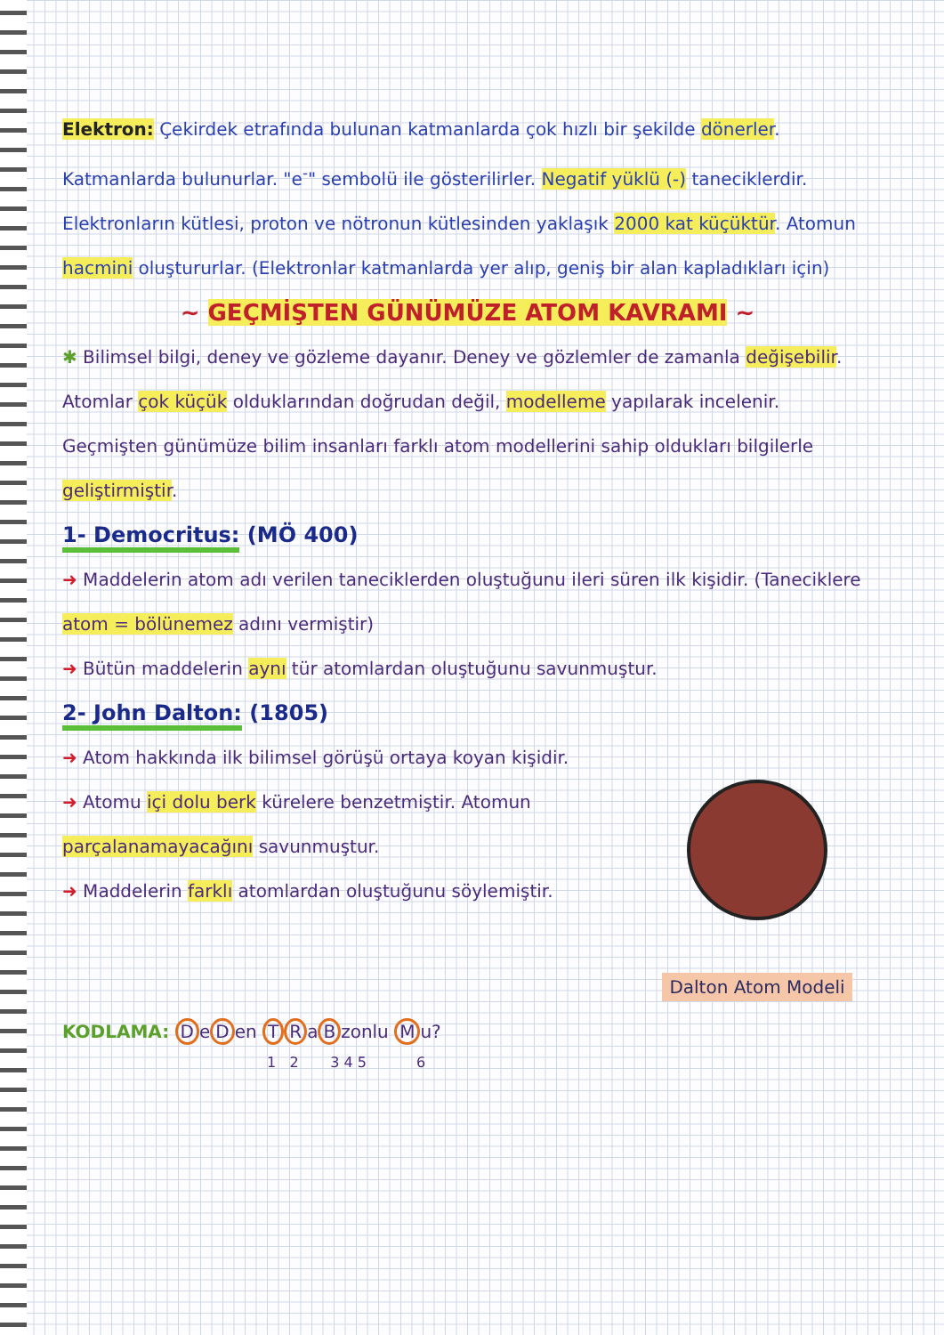Elektron: Çekirdek etrafında bulunan katmanlarda çok hızlı bir şekilde dönerler. Katmanlarda bulunurlar. "e<sup>-</sup>" sembolü ile gösterilirler. Negatif yüklü (-) taneciklerdir. Elektronların kütlesi, proton ve nötronun kütlesinden yaklaşık 2000 kat küçüktür. Atomun hacmini oluştururlar. (Elektronlar katmanlarda yer alıp, geniş bir alan kapladıkları için)
~ GEÇMİŞTEN GÜNÜMÜZE ATOM KAVRAMI ~
✱ Bilimsel bilgi, deney ve gözleme dayanır. Deney ve gözlemler de zamanla değişebilir. Atomlar çok küçük olduklarından doğrudan değil, modelleme yapılarak incelenir. Geçmişten günümüze bilim insanları farklı atom modellerini sahip oldukları bilgilerle geliştirmiştir.
1- Democritus: (MÖ 400)
➜ Maddelerin atom adı verilen taneciklerden oluştuğunu ileri süren ilk kişidir. (Taneciklere atom = bölünemez adını vermiştir)
➜ Bütün maddelerin aynı tür atomlardan oluştuğunu savunmuştur.
2- John Dalton: (1805)
Dalton Atom Modeli
➜ Atom hakkında ilk bilimsel görüşü ortaya koyan kişidir.
➜ Atomu içi dolu berk kürelere benzetmiştir. Atomun parçalanamayacağını savunmuştur.
➜ Maddelerin farklı atomlardan oluştuğunu söylemiştir.
KODLAMA: D e D en T R a B zonlu M u?
1 2 3 4 5 6